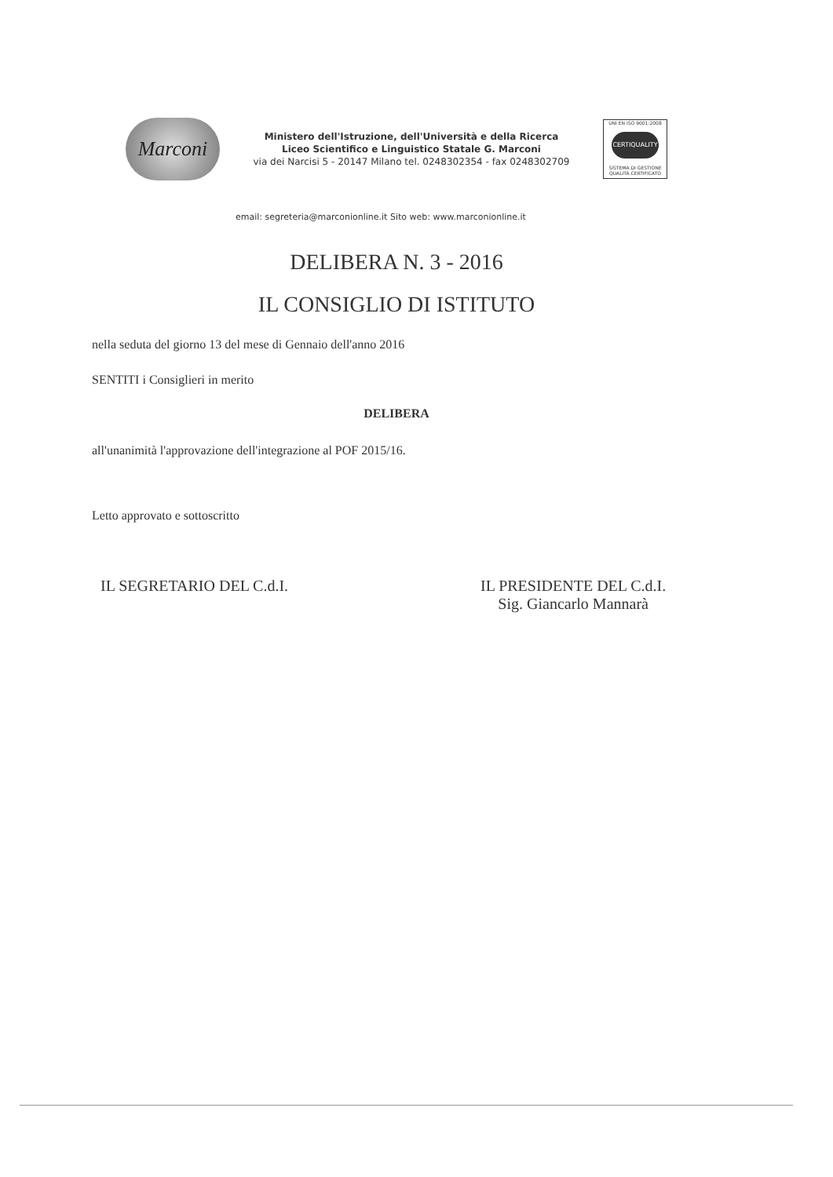Marconi
Ministero dell'Istruzione, dell'Università e della Ricerca
Liceo Scientifico e Linguistico Statale G. Marconi
via dei Narcisi 5 - 20147 Milano tel. 0248302354 - fax 0248302709
UNI EN ISO 9001:2008
CERTIQUALITY
SISTEMA DI GESTIONE QUALITÀ CERTIFICATO
email: segreteria@marconionline.it Sito web: www.marconionline.it
DELIBERA N. 3 - 2016
IL CONSIGLIO DI ISTITUTO
nella seduta del giorno 13 del mese di Gennaio dell'anno 2016
SENTITI i Consiglieri in merito
DELIBERA
all'unanimità l'approvazione dell'integrazione al POF 2015/16.
Letto approvato e sottoscritto
IL SEGRETARIO DEL C.d.I.
IL PRESIDENTE DEL C.d.I.
Sig. Giancarlo Mannarà